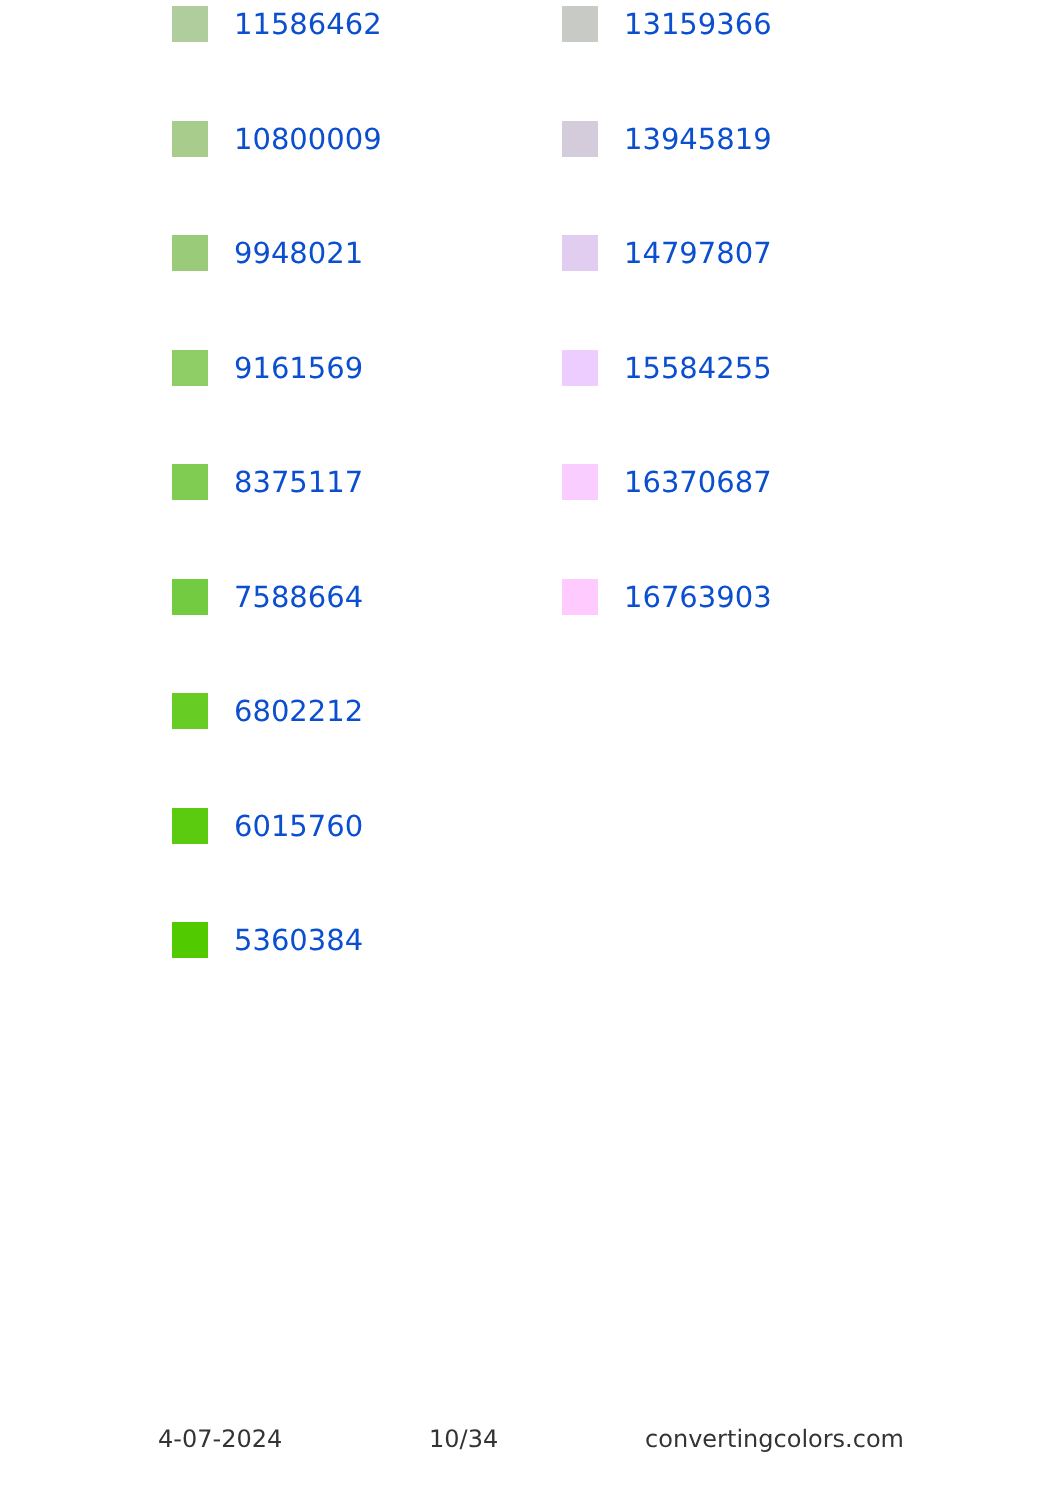11586462
10800009
9948021
9161569
8375117
7588664
6802212
6015760
5360384
13159366
13945819
14797807
15584255
16370687
16763903
4-07-2024 10/34 convertingcolors.com